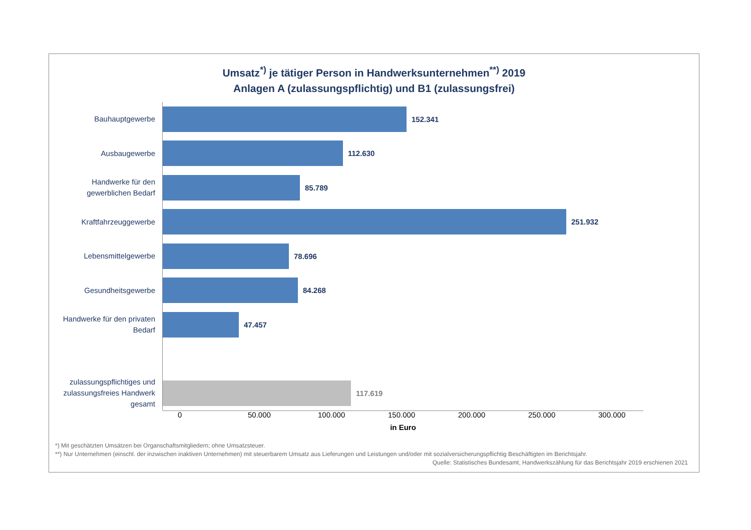Umsatz<sup>*)</sup> je tätiger Person in Handwerksunternehmen<sup>**)</sup> 2019
Anlagen A (zulassungspflichtig) und B1 (zulassungsfrei)
Bauhauptgewerbe
152.341
Ausbaugewerbe
112.630
Handwerke für den gewerblichen Bedarf
85.789
Kraftfahrzeuggewerbe
251.932
Lebensmittelgewerbe
78.696
Gesundheitsgewerbe
84.268
Handwerke für den privaten Bedarf
47.457
zulassungspflichtiges und zulassungsfreies Handwerk gesamt
117.619
0 50.000 100.000 150.000 200.000 250.000 300.000
in Euro
*) Mit geschätzten Umsätzen bei Organschaftsmitgliedern; ohne Umsatzsteuer.
**) Nur Unternehmen (einschl. der inzwischen inaktiven Unternehmen) mit steuerbarem Umsatz aus Lieferungen und Leistungen und/oder mit sozialversicherungspflichtig Beschäftigten im Berichtsjahr.
Quelle: Statistisches Bundesamt, Handwerkszählung für das Berichtsjahr 2019 erschienen 2021